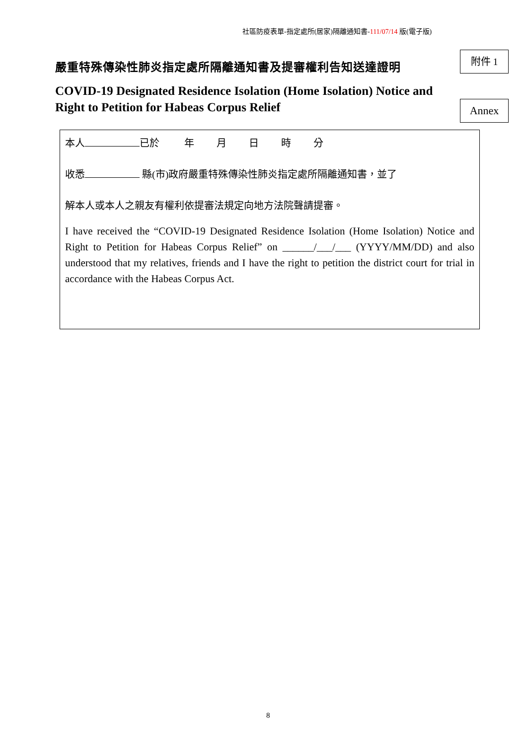社區防疫表單-指定處所(居家)隔離通知書-111/07/14 版(電子版)
嚴重特殊傳染性肺炎指定處所隔離通知書及提審權利告知送達證明
附件 1
COVID-19 Designated Residence Isolation (Home Isolation) Notice and Right to Petition for Habeas Corpus Relief
Annex
本人 已於 年 月 日 時 分
收悉 縣(市)政府嚴重特殊傳染性肺炎指定處所隔離通知書，並了
解本人或本人之親友有權利依提審法規定向地方法院聲請提審。
I have received the “COVID-19 Designated Residence Isolation (Home Isolation) Notice and Right to Petition for Habeas Corpus Relief” on ______/___/___ (YYYY/MM/DD) and also understood that my relatives, friends and I have the right to petition the district court for trial in accordance with the Habeas Corpus Act.
8